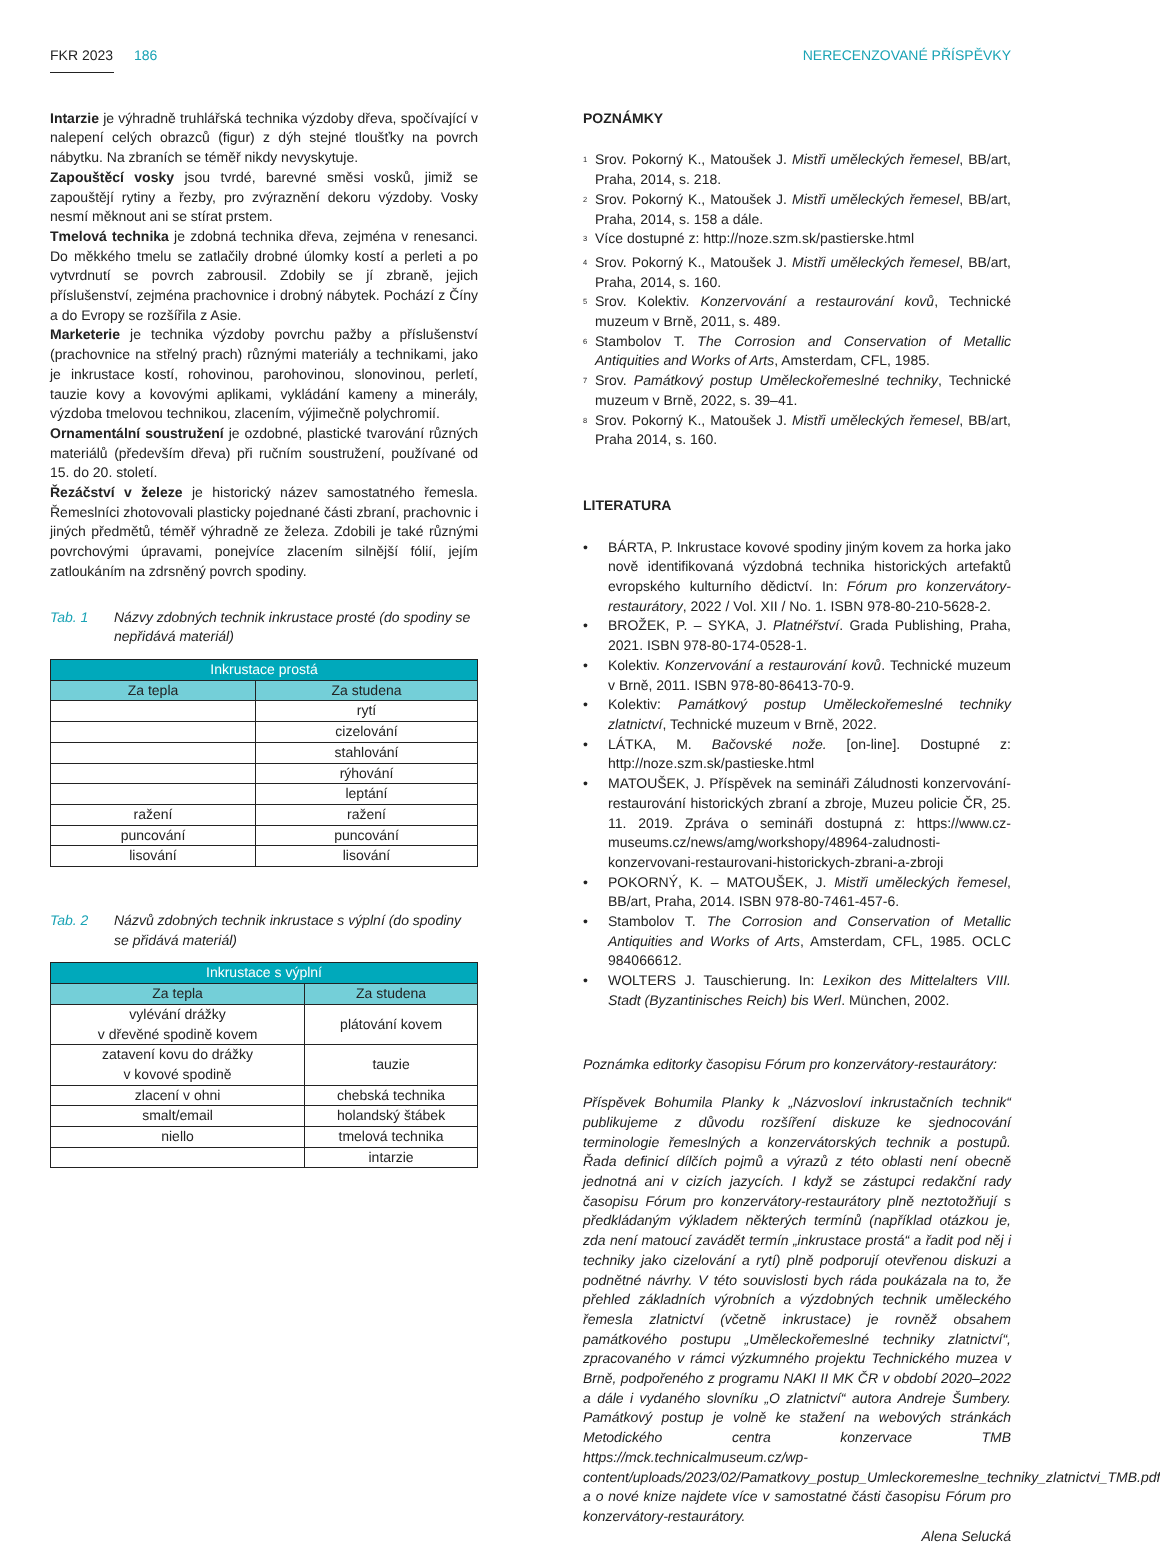FKR 2023 186 NERECENZOVANÉ PŘÍSPĚVKY
Intarzie je výhradně truhlářská technika výzdoby dřeva, spočívající v nalepení celých obrazců (figur) z dýh stejné tloušťky na povrch nábytku. Na zbraních se téměř nikdy nevyskytuje.
Zapouštěcí vosky jsou tvrdé, barevné směsi vosků, jimiž se zapouštějí rytiny a řezby, pro zvýraznění dekoru výzdoby. Vosky nesmí měknout ani se stírat prstem.
Tmelová technika je zdobná technika dřeva, zejména v renesanci. Do měkkého tmelu se zatlačily drobné úlomky kostí a perleti a po vytvrdnutí se povrch zabrousil. Zdobily se jí zbraně, jejich příslušenství, zejména prachovnice i drobný nábytek. Pochází z Číny a do Evropy se rozšířila z Asie.
Marketerie je technika výzdoby povrchu pažby a příslušenství (prachovnice na střelný prach) různými materiály a technikami, jako je inkrustace kostí, rohovinou, parohovinou, slonovinou, perletí, tauzie kovy a kovovými aplikami, vykládání kameny a minerály, výzdoba tmelovou technikou, zlacením, výjimečně polychromií.
Ornamentální soustružení je ozdobné, plastické tvarování různých materiálů (především dřeva) při ručním soustružení, používané od 15. do 20. století.
Řezáčství v železe je historický název samostatného řemesla. Řemeslníci zhotovovali plasticky pojednané části zbraní, prachovnic i jiných předmětů, téměř výhradně ze železa. Zdobili je také různými povrchovými úpravami, ponejvíce zlacením silnější fólií, jejím zatloukáním na zdrsněný povrch spodiny.
Tab. 1 Názvy zdobných technik inkrustace prosté (do spodiny se nepřidává materiál)
| Inkrustace prostá | |
| --- | --- |
| Za tepla | Za studena |
| | rytí |
| | cizelování |
| | stahlování |
| | rýhování |
| | leptání |
| ražení | ražení |
| puncování | puncování |
| lisování | lisování |
Tab. 2 Názvů zdobných technik inkrustace s výplní (do spodiny se přidává materiál)
| Inkrustace s výplní | |
| --- | --- |
| Za tepla | Za studena |
| vylévání drážky v dřevěné spodině kovem | plátování kovem |
| zatavení kovu do drážky v kovové spodině | tauzie |
| zlacení v ohni | chebská technika |
| smalt/email | holandský štábek |
| niello | tmelová technika |
| | intarzie |
POZNÁMKY
<sup>1</sup> Srov. Pokorný K., Matoušek J. Mistři uměleckých řemesel, BB/art, Praha, 2014, s. 218.
<sup>2</sup> Srov. Pokorný K., Matoušek J. Mistři uměleckých řemesel, BB/art, Praha, 2014, s. 158 a dále.
<sup>3</sup> Více dostupné z: http://noze.szm.sk/pastierske.html
<sup>4</sup> Srov. Pokorný K., Matoušek J. Mistři uměleckých řemesel, BB/art, Praha, 2014, s. 160.
<sup>5</sup> Srov. Kolektiv. Konzervování a restaurování kovů, Technické muzeum v Brně, 2011, s. 489.
<sup>6</sup> Stambolov T. The Corrosion and Conservation of Metallic Antiquities and Works of Arts, Amsterdam, CFL, 1985.
<sup>7</sup> Srov. Památkový postup Uměleckořemeslné techniky, Technické muzeum v Brně, 2022, s. 39–41.
<sup>8</sup> Srov. Pokorný K., Matoušek J. Mistři uměleckých řemesel, BB/art, Praha 2014, s. 160.
LITERATURA
• BÁRTA, P. Inkrustace kovové spodiny jiným kovem za horka jako nově identifikovaná výzdobná technika historických artefaktů evropského kulturního dědictví. In: Fórum pro konzervátory-restaurátory, 2022 / Vol. XII / No. 1. ISBN 978-80-210-5628-2.
• BROŽEK, P. – SYKA, J. Platnéřství. Grada Publishing, Praha, 2021. ISBN 978-80-174-0528-1.
• Kolektiv. Konzervování a restaurování kovů. Technické muzeum v Brně, 2011. ISBN 978-80-86413-70-9.
• Kolektiv: Památkový postup Uměleckořemeslné techniky zlatnictví, Technické muzeum v Brně, 2022.
• LÁTKA, M. Bačovské nože. [on-line]. Dostupné z: http://noze.szm.sk/pastieske.html
• MATOUŠEK, J. Příspěvek na semináři Záludnosti konzervování-restaurování historických zbraní a zbroje, Muzeu policie ČR, 25. 11. 2019. Zpráva o semináři dostupná z: https://www.cz-museums.cz/news/amg/workshopy/48964-zaludnosti-konzervovani-restaurovani-historickych-zbrani-a-zbroji
• POKORNÝ, K. – MATOUŠEK, J. Mistři uměleckých řemesel, BB/art, Praha, 2014. ISBN 978-80-7461-457-6.
• Stambolov T. The Corrosion and Conservation of Metallic Antiquities and Works of Arts, Amsterdam, CFL, 1985. OCLC 984066612.
• WOLTERS J. Tauschierung. In: Lexikon des Mittelalters VIII. Stadt (Byzantinisches Reich) bis Werl. München, 2002.
Poznámka editorky časopisu Fórum pro konzervátory-restaurátory:
Příspěvek Bohumila Planky k „Názvosloví inkrustačních technik“ publikujeme z důvodu rozšíření diskuze ke sjednocování terminologie řemeslných a konzervátorských technik a postupů. Řada definicí dílčích pojmů a výrazů z této oblasti není obecně jednotná ani v cizích jazycích. I když se zástupci redakční rady časopisu Fórum pro konzervátory-restaurátory plně neztotožňují s předkládaným výkladem některých termínů (například otázkou je, zda není matoucí zavádět termín „inkrustace prostá“ a řadit pod něj i techniky jako cizelování a rytí) plně podporují otevřenou diskuzi a podnětné návrhy. V této souvislosti bych ráda poukázala na to, že přehled základních výrobních a výzdobných technik uměleckého řemesla zlatnictví (včetně inkrustace) je rovněž obsahem památkového postupu „Uměleckořemeslné techniky zlatnictví“, zpracovaného v rámci výzkumného projektu Technického muzea v Brně, podpořeného z programu NAKI II MK ČR v období 2020–2022 a dále i vydaného slovníku „O zlatnictví“ autora Andreje Šumbery. Památkový postup je volně ke stažení na webových stránkách Metodického centra konzervace TMB https://mck.technicalmuseum.cz/wp-content/uploads/2023/02/Pamatkovy_postup_Umleckoremeslne_techniky_zlatnictvi_TMB.pdf a o nové knize najdete více v samostatné části časopisu Fórum pro konzervátory-restaurátory.
Alena Selucká